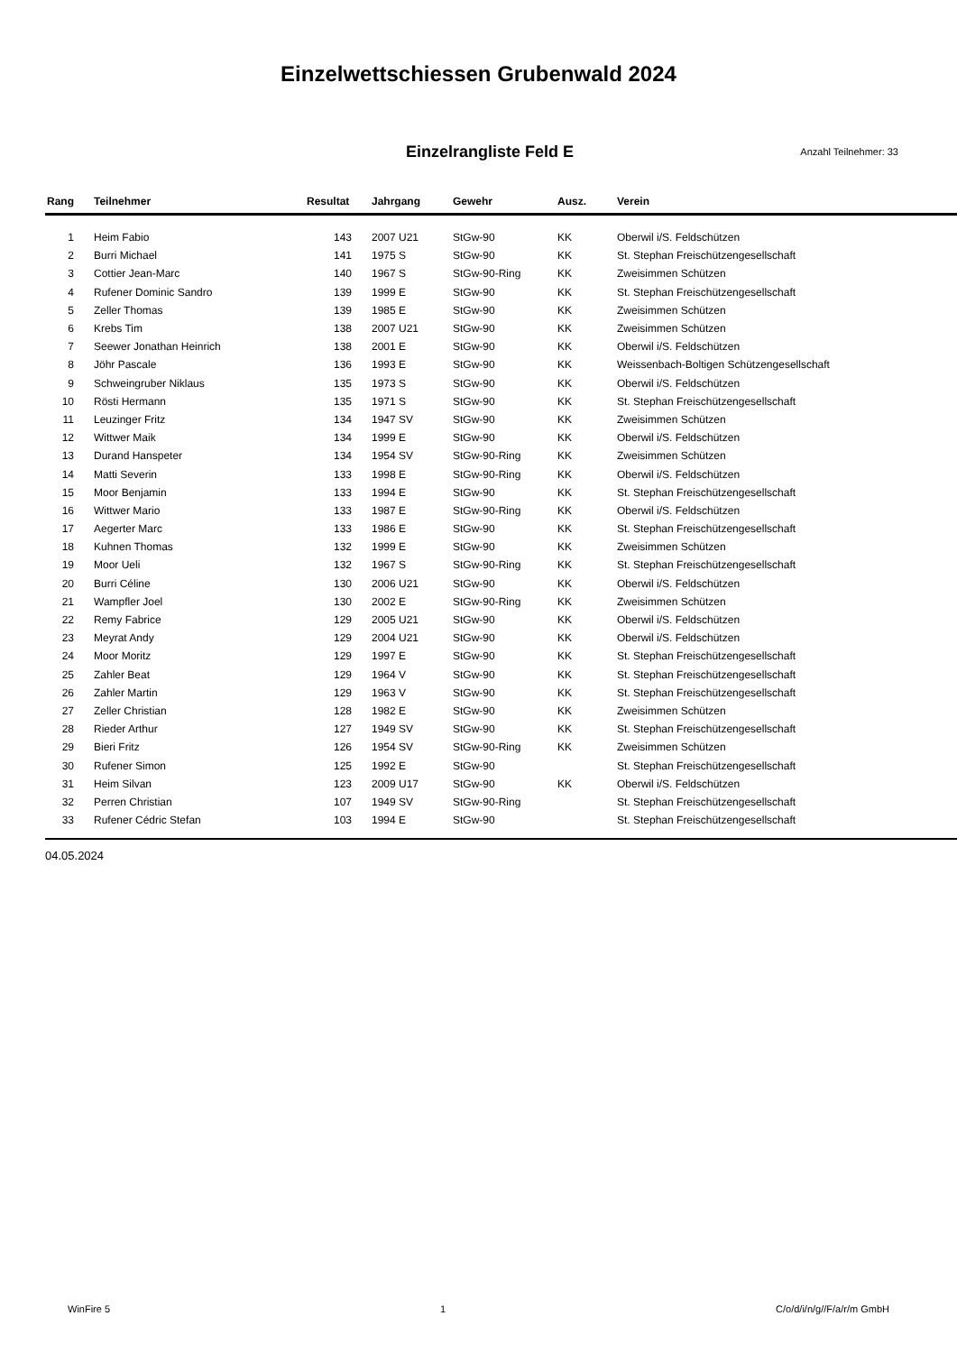Einzelwettschiessen Grubenwald 2024
Einzelrangliste Feld E
Anzahl Teilnehmer: 33
| Rang | Teilnehmer | Resultat | Jahrgang | Gewehr | Ausz. | Verein |
| --- | --- | --- | --- | --- | --- | --- |
| 1 | Heim Fabio | 143 | 2007 U21 | StGw-90 | KK | Oberwil i/S. Feldschützen |
| 2 | Burri Michael | 141 | 1975 S | StGw-90 | KK | St. Stephan Freischützengesellschaft |
| 3 | Cottier Jean-Marc | 140 | 1967 S | StGw-90-Ring | KK | Zweisimmen Schützen |
| 4 | Rufener Dominic Sandro | 139 | 1999 E | StGw-90 | KK | St. Stephan Freischützengesellschaft |
| 5 | Zeller Thomas | 139 | 1985 E | StGw-90 | KK | Zweisimmen Schützen |
| 6 | Krebs Tim | 138 | 2007 U21 | StGw-90 | KK | Zweisimmen Schützen |
| 7 | Seewer Jonathan Heinrich | 138 | 2001 E | StGw-90 | KK | Oberwil i/S. Feldschützen |
| 8 | Jöhr Pascale | 136 | 1993 E | StGw-90 | KK | Weissenbach-Boltigen Schützengesellschaft |
| 9 | Schweingruber Niklaus | 135 | 1973 S | StGw-90 | KK | Oberwil i/S. Feldschützen |
| 10 | Rösti Hermann | 135 | 1971 S | StGw-90 | KK | St. Stephan Freischützengesellschaft |
| 11 | Leuzinger Fritz | 134 | 1947 SV | StGw-90 | KK | Zweisimmen Schützen |
| 12 | Wittwer Maik | 134 | 1999 E | StGw-90 | KK | Oberwil i/S. Feldschützen |
| 13 | Durand Hanspeter | 134 | 1954 SV | StGw-90-Ring | KK | Zweisimmen Schützen |
| 14 | Matti Severin | 133 | 1998 E | StGw-90-Ring | KK | Oberwil i/S. Feldschützen |
| 15 | Moor Benjamin | 133 | 1994 E | StGw-90 | KK | St. Stephan Freischützengesellschaft |
| 16 | Wittwer Mario | 133 | 1987 E | StGw-90-Ring | KK | Oberwil i/S. Feldschützen |
| 17 | Aegerter Marc | 133 | 1986 E | StGw-90 | KK | St. Stephan Freischützengesellschaft |
| 18 | Kuhnen Thomas | 132 | 1999 E | StGw-90 | KK | Zweisimmen Schützen |
| 19 | Moor Ueli | 132 | 1967 S | StGw-90-Ring | KK | St. Stephan Freischützengesellschaft |
| 20 | Burri Céline | 130 | 2006 U21 | StGw-90 | KK | Oberwil i/S. Feldschützen |
| 21 | Wampfler Joel | 130 | 2002 E | StGw-90-Ring | KK | Zweisimmen Schützen |
| 22 | Remy Fabrice | 129 | 2005 U21 | StGw-90 | KK | Oberwil i/S. Feldschützen |
| 23 | Meyrat Andy | 129 | 2004 U21 | StGw-90 | KK | Oberwil i/S. Feldschützen |
| 24 | Moor Moritz | 129 | 1997 E | StGw-90 | KK | St. Stephan Freischützengesellschaft |
| 25 | Zahler Beat | 129 | 1964 V | StGw-90 | KK | St. Stephan Freischützengesellschaft |
| 26 | Zahler Martin | 129 | 1963 V | StGw-90 | KK | St. Stephan Freischützengesellschaft |
| 27 | Zeller Christian | 128 | 1982 E | StGw-90 | KK | Zweisimmen Schützen |
| 28 | Rieder Arthur | 127 | 1949 SV | StGw-90 | KK | St. Stephan Freischützengesellschaft |
| 29 | Bieri Fritz | 126 | 1954 SV | StGw-90-Ring | KK | Zweisimmen Schützen |
| 30 | Rufener Simon | 125 | 1992 E | StGw-90 | | St. Stephan Freischützengesellschaft |
| 31 | Heim Silvan | 123 | 2009 U17 | StGw-90 | KK | Oberwil i/S. Feldschützen |
| 32 | Perren Christian | 107 | 1949 SV | StGw-90-Ring | | St. Stephan Freischützengesellschaft |
| 33 | Rufener Cédric Stefan | 103 | 1994 E | StGw-90 | | St. Stephan Freischützengesellschaft |
04.05.2024
WinFire 5 1 C/o/d/i/n/g//F/a/r/m GmbH